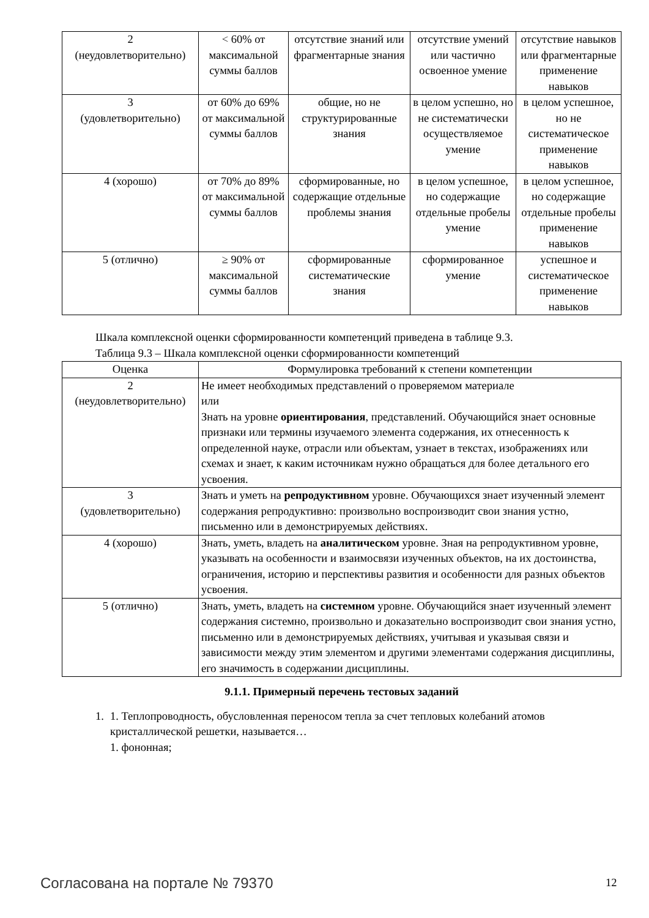| 2 (неудовлетворительно) | < 60% от максимальной суммы баллов | отсутствие знаний или фрагментарные знания | отсутствие умений или частично освоенное умение | отсутствие навыков или фрагментарные применение навыков |
| 3 (удовлетворительно) | от 60% до 69% от максимальной суммы баллов | общие, но не структурированные знания | в целом успешно, но не систематически осуществляемое умение | в целом успешное, но не систематическое применение навыков |
| 4 (хорошо) | от 70% до 89% от максимальной суммы баллов | сформированные, но содержащие отдельные проблемы знания | в целом успешное, но содержащие отдельные пробелы умение | в целом успешное, но содержащие отдельные пробелы применение навыков |
| 5 (отлично) | ≥ 90% от максимальной суммы баллов | сформированные систематические знания | сформированное умение | успешное и систематическое применение навыков |
Шкала комплексной оценки сформированности компетенций приведена в таблице 9.3.
Таблица 9.3 – Шкала комплексной оценки сформированности компетенций
| Оценка | Формулировка требований к степени компетенции |
| --- | --- |
| 2 (неудовлетворительно) | Не имеет необходимых представлений о проверяемом материале или Знать на уровне ориентирования , представлений. Обучающийся знает основные признаки или термины изучаемого элемента содержания, их отнесенность к определенной науке, отрасли или объектам, узнает в текстах, изображениях или схемах и знает, к каким источникам нужно обращаться для более детального его усвоения. |
| 3 (удовлетворительно) | Знать и уметь на репродуктивном уровне. Обучающихся знает изученный элемент содержания репродуктивно: произвольно воспроизводит свои знания устно, письменно или в демонстрируемых действиях. |
| 4 (хорошо) | Знать, уметь, владеть на аналитическом уровне. Зная на репродуктивном уровне, указывать на особенности и взаимосвязи изученных объектов, на их достоинства, ограничения, историю и перспективы развития и особенности для разных объектов усвоения. |
| 5 (отлично) | Знать, уметь, владеть на системном уровне. Обучающийся знает изученный элемент содержания системно, произвольно и доказательно воспроизводит свои знания устно, письменно или в демонстрируемых действиях, учитывая и указывая связи и зависимости между этим элементом и другими элементами содержания дисциплины, его значимость в содержании дисциплины. |
9.1.1. Примерный перечень тестовых заданий
1. 1. Теплопроводность, обусловленная переносом тепла за счет тепловых колебаний атомов кристаллической решетки, называется…
1. фононная;
Согласована на портале № 79370 12